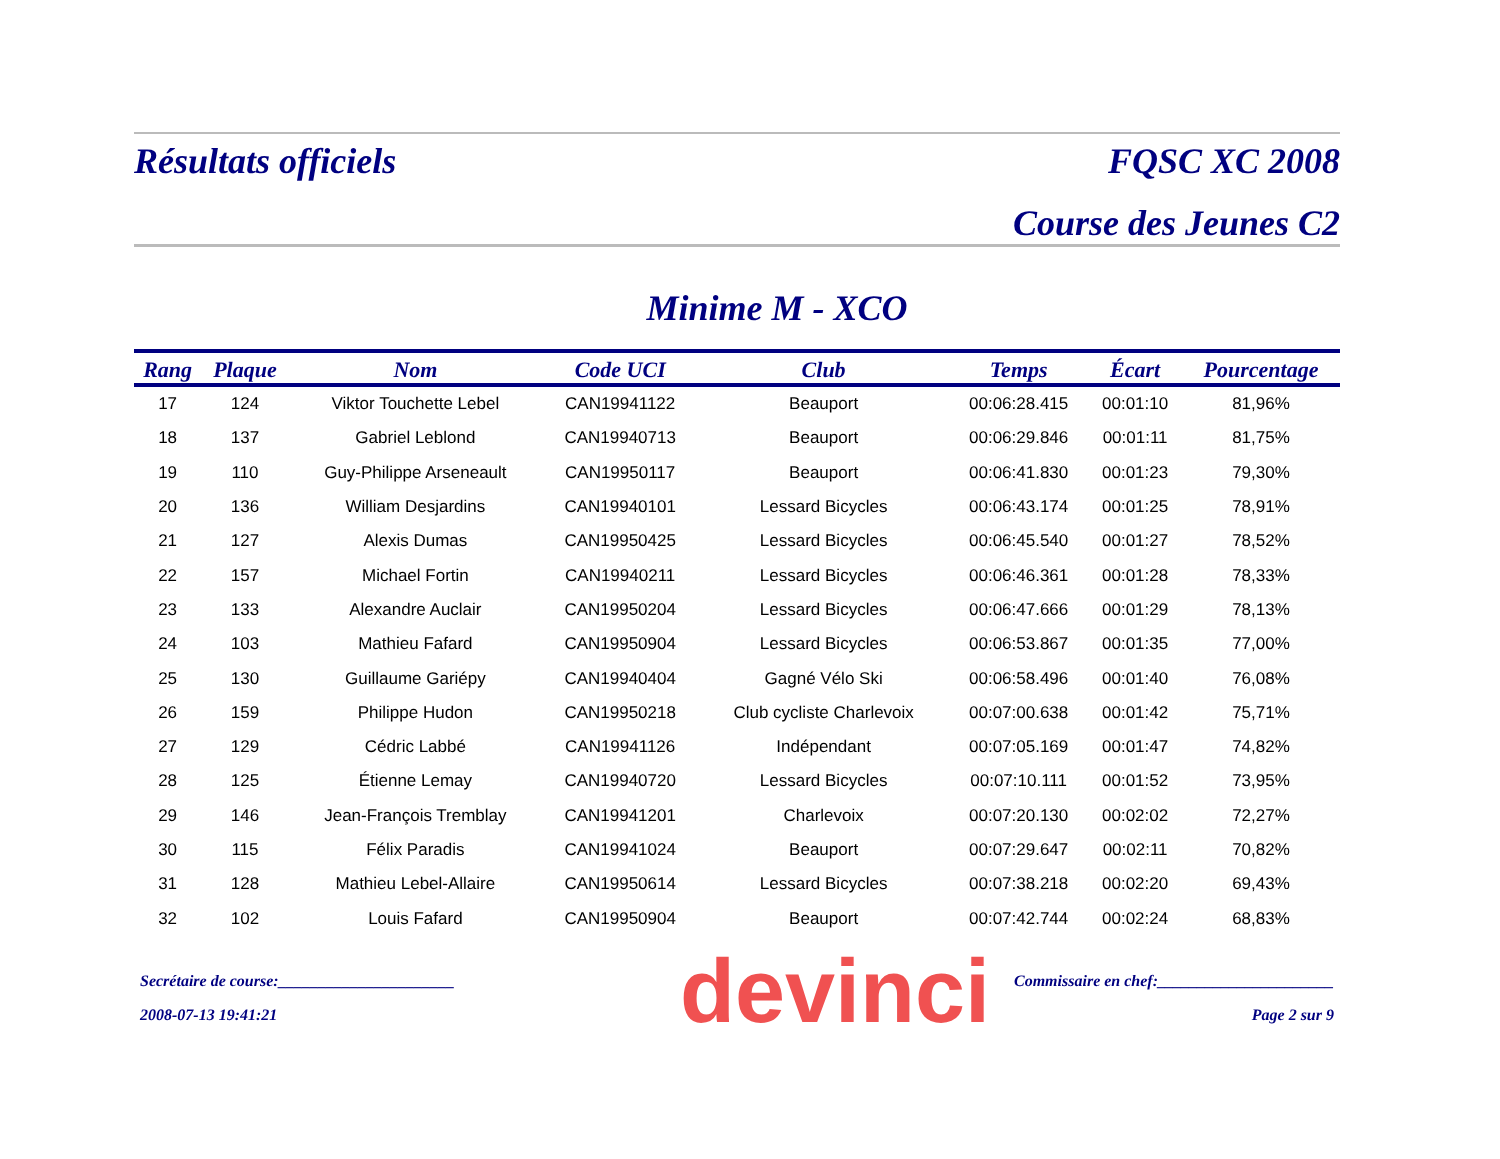devinci
Résultats officiels FQSC XC 2008
Course des Jeunes C2
Minime M - XCO
| Rang | Plaque | Nom | Code UCI | Club | Temps | Écart | Pourcentage |
| --- | --- | --- | --- | --- | --- | --- | --- |
| 17 | 124 | Viktor Touchette Lebel | CAN19941122 | Beauport | 00:06:28.415 | 00:01:10 | 81,96% |
| 18 | 137 | Gabriel Leblond | CAN19940713 | Beauport | 00:06:29.846 | 00:01:11 | 81,75% |
| 19 | 110 | Guy-Philippe Arseneault | CAN19950117 | Beauport | 00:06:41.830 | 00:01:23 | 79,30% |
| 20 | 136 | William Desjardins | CAN19940101 | Lessard Bicycles | 00:06:43.174 | 00:01:25 | 78,91% |
| 21 | 127 | Alexis Dumas | CAN19950425 | Lessard Bicycles | 00:06:45.540 | 00:01:27 | 78,52% |
| 22 | 157 | Michael Fortin | CAN19940211 | Lessard Bicycles | 00:06:46.361 | 00:01:28 | 78,33% |
| 23 | 133 | Alexandre Auclair | CAN19950204 | Lessard Bicycles | 00:06:47.666 | 00:01:29 | 78,13% |
| 24 | 103 | Mathieu Fafard | CAN19950904 | Lessard Bicycles | 00:06:53.867 | 00:01:35 | 77,00% |
| 25 | 130 | Guillaume Gariépy | CAN19940404 | Gagné Vélo Ski | 00:06:58.496 | 00:01:40 | 76,08% |
| 26 | 159 | Philippe Hudon | CAN19950218 | Club cycliste Charlevoix | 00:07:00.638 | 00:01:42 | 75,71% |
| 27 | 129 | Cédric Labbé | CAN19941126 | Indépendant | 00:07:05.169 | 00:01:47 | 74,82% |
| 28 | 125 | Étienne Lemay | CAN19940720 | Lessard Bicycles | 00:07:10.111 | 00:01:52 | 73,95% |
| 29 | 146 | Jean-François Tremblay | CAN19941201 | Charlevoix | 00:07:20.130 | 00:02:02 | 72,27% |
| 30 | 115 | Félix Paradis | CAN19941024 | Beauport | 00:07:29.647 | 00:02:11 | 70,82% |
| 31 | 128 | Mathieu Lebel-Allaire | CAN19950614 | Lessard Bicycles | 00:07:38.218 | 00:02:20 | 69,43% |
| 32 | 102 | Louis Fafard | CAN19950904 | Beauport | 00:07:42.744 | 00:02:24 | 68,83% |
Secrétaire de course:______________________ Commissaire en chef:______________________
2008-07-13 19:41:21 Page 2 sur 9